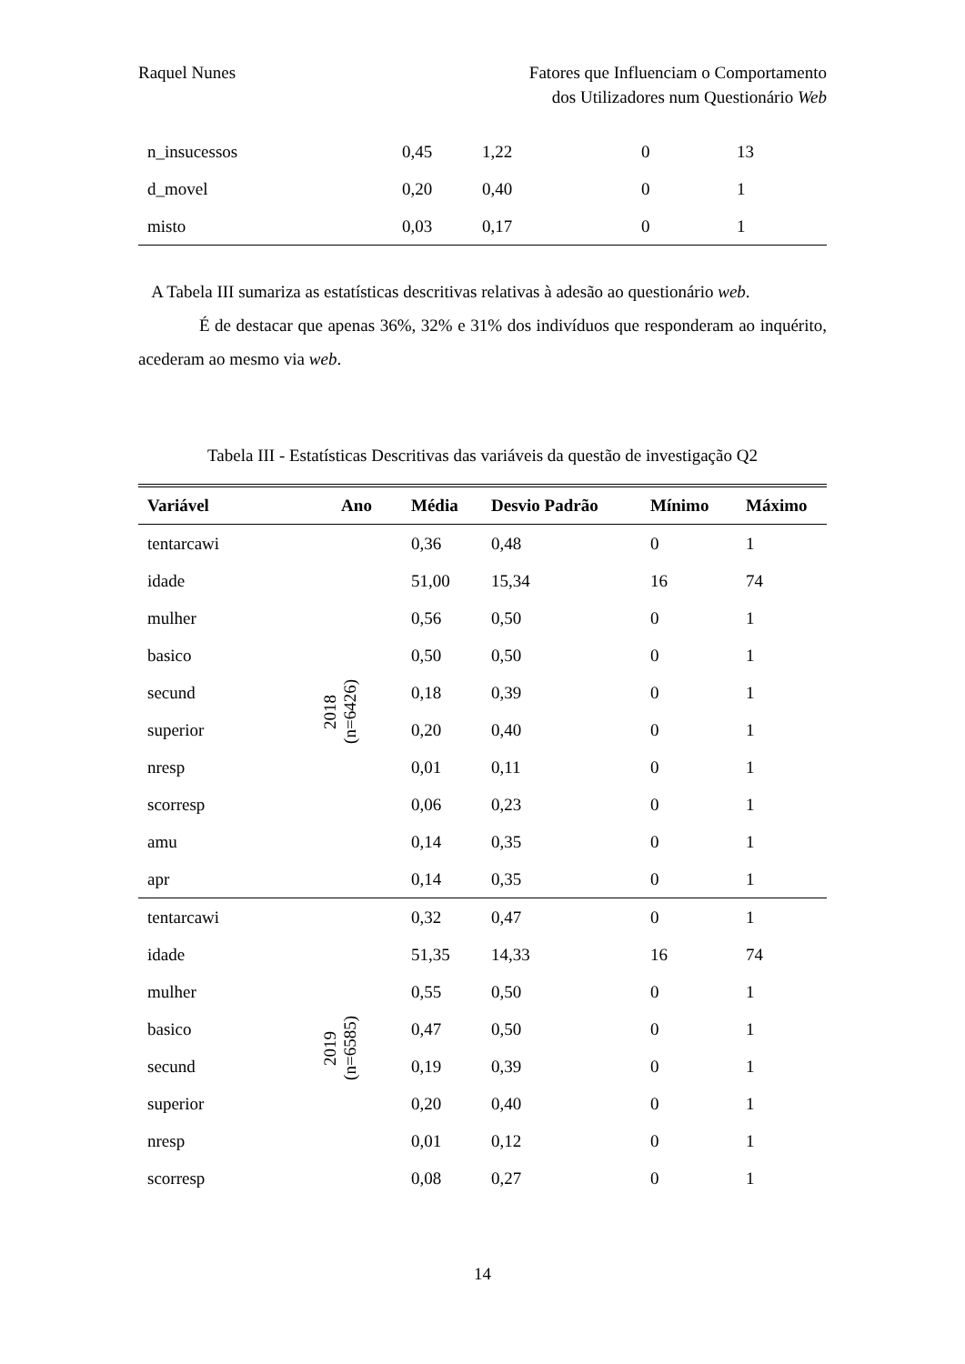Raquel Nunes Fatores que Influenciam o Comportamento
dos Utilizadores num Questionário Web
| n_insucessos | 0,45 | 1,22 | 0 | 13 |
| d_movel | 0,20 | 0,40 | 0 | 1 |
| misto | 0,03 | 0,17 | 0 | 1 |
A Tabela III sumariza as estatísticas descritivas relativas à adesão ao questionário web.
É de destacar que apenas 36%, 32% e 31% dos indivíduos que responderam ao inquérito, acederam ao mesmo via web.
Tabela III - Estatísticas Descritivas das variáveis da questão de investigação Q2
| Variável | Ano | Média | Desvio Padrão | Mínimo | Máximo |
| --- | --- | --- | --- | --- | --- |
| tentarcawi | 2018 (n=6426) | 0,36 | 0,48 | 0 | 1 |
| idade | | 51,00 | 15,34 | 16 | 74 |
| mulher | | 0,56 | 0,50 | 0 | 1 |
| basico | | 0,50 | 0,50 | 0 | 1 |
| secund | | 0,18 | 0,39 | 0 | 1 |
| superior | | 0,20 | 0,40 | 0 | 1 |
| nresp | | 0,01 | 0,11 | 0 | 1 |
| scorresp | | 0,06 | 0,23 | 0 | 1 |
| amu | | 0,14 | 0,35 | 0 | 1 |
| apr | | 0,14 | 0,35 | 0 | 1 |
| tentarcawi | 2019 (n=6585) | 0,32 | 0,47 | 0 | 1 |
| idade | | 51,35 | 14,33 | 16 | 74 |
| mulher | | 0,55 | 0,50 | 0 | 1 |
| basico | | 0,47 | 0,50 | 0 | 1 |
| secund | | 0,19 | 0,39 | 0 | 1 |
| superior | | 0,20 | 0,40 | 0 | 1 |
| nresp | | 0,01 | 0,12 | 0 | 1 |
| scorresp | | 0,08 | 0,27 | 0 | 1 |
14